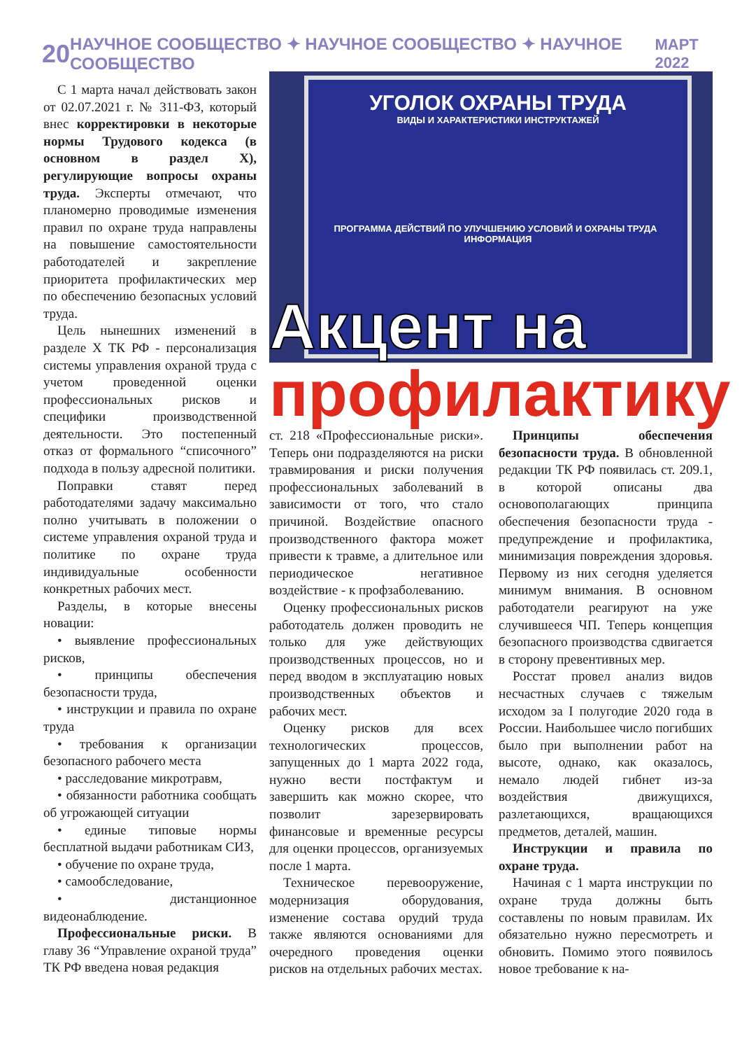20 НАУЧНОЕ СООБЩЕСТВО ✦ НАУЧНОЕ СООБЩЕСТВО ✦ НАУЧНОЕ СООБЩЕСТВО МАРТ 2022
С 1 марта начал действовать закон от 02.07.2021 г. № 311-ФЗ, который внес корректировки в некоторые нормы Трудового кодекса (в основном в раздел X), регулирующие вопросы охраны труда. Эксперты отмечают, что планомерно проводимые изменения правил по охране труда направлены на повышение самостоятельности работодателей и закрепление приоритета профилактических мер по обеспечению безопасных условий труда.
Цель нынешних изменений в разделе X ТК РФ - персонализация системы управления охраной труда с учетом проведенной оценки профессиональных рисков и специфики производственной деятельности. Это постепенный отказ от формального “списочного” подхода в пользу адресной политики.
Поправки ставят перед работодателями задачу максимально полно учитывать в положении о системе управления охраной труда и политике по охране труда индивидуальные особенности конкретных рабочих мест.
Разделы, в которые внесены новации:
• выявление профессиональных рисков,
• принципы обеспечения безопасности труда,
• инструкции и правила по охране труда
• требования к организации безопасного рабочего места
• расследование микротравм,
• обязанности работника сообщать об угрожающей ситуации
• единые типовые нормы бесплатной выдачи работникам СИЗ,
• обучение по охране труда,
• самообследование,
• дистанционное видеонаблюдение.
Профессиональные риски. В главу 36 “Управление охраной труда” ТК РФ введена новая редакция
УГОЛОК ОХРАНЫ ТРУДА
ВИДЫ И ХАРАКТЕРИСТИКИ ИНСТРУКТАЖЕЙ
ПРОГРАММА ДЕЙСТВИЙ ПО УЛУЧШЕНИЮ УСЛОВИЙ И ОХРАНЫ ТРУДА ИНФОРМАЦИЯ
Акцент на
профилактику
ст. 218 «Профессиональные риски». Теперь они подразделяются на риски травмирования и риски получения профессиональных заболеваний в зависимости от того, что стало причиной. Воздействие опасного производственного фактора может привести к травме, а длительное или периодическое негативное воздействие - к профзаболеванию.
Оценку профессиональных рисков работодатель должен проводить не только для уже действующих производственных процессов, но и перед вводом в эксплуатацию новых производственных объектов и рабочих мест.
Оценку рисков для всех технологических процессов, запущенных до 1 марта 2022 года, нужно вести постфактум и завершить как можно скорее, что позволит зарезервировать финансовые и временные ресурсы для оценки процессов, организуемых после 1 марта.
Техническое перевооружение, модернизация оборудования, изменение состава орудий труда также являются основаниями для очередного проведения оценки рисков на отдельных рабочих местах.
Принципы обеспечения безопасности труда. В обновленной редакции ТК РФ появилась ст. 209.1, в которой описаны два основополагающих принципа обеспечения безопасности труда - предупреждение и профилактика, минимизация повреждения здоровья. Первому из них сегодня уделяется минимум внимания. В основном работодатели реагируют на уже случившееся ЧП. Теперь концепция безопасного производства сдвигается в сторону превентивных мер.
Росстат провел анализ видов несчастных случаев с тяжелым исходом за I полугодие 2020 года в России. Наибольшее число погибших было при выполнении работ на высоте, однако, как оказалось, немало людей гибнет из-за воздействия движущихся, разлетающихся, вращающихся предметов, деталей, машин.
Инструкции и правила по охране труда.
Начиная с 1 марта инструкции по охране труда должны быть составлены по новым правилам. Их обязательно нужно пересмотреть и обновить. Помимо этого появилось новое требование к на-